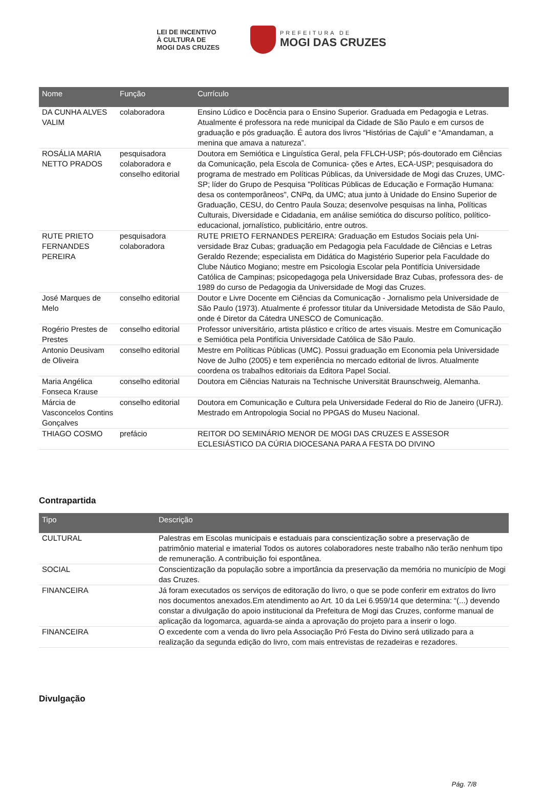LEI DE INCENTIVO
À CULTURA DE
MOGI DAS CRUZES
PREFEITURA DE
MOGI DAS CRUZES
| Nome | Função | Currículo |
| --- | --- | --- |
| DA CUNHA ALVES VALIM | colaboradora | Ensino Lúdico e Docência para o Ensino Superior. Graduada em Pedagogia e Letras. Atualmente é professora na rede municipal da Cidade de São Paulo e em cursos de graduação e pós graduação. É autora dos livros “Histórias de Cajuli” e “Amandaman, a menina que amava a natureza”. |
| ROSÁLIA MARIA NETTO PRADOS | pesquisadora colaboradora e conselho editorial | Doutora em Semiótica e Linguística Geral, pela FFLCH-USP; pós-doutorado em Ciências da Comunicação, pela Escola de Comunica- ções e Artes, ECA-USP; pesquisadora do programa de mestrado em Políticas Públicas, da Universidade de Mogi das Cruzes, UMC-SP; líder do Grupo de Pesquisa "Políticas Públicas de Educação e Formação Humana: desa os contemporâneos", CNPq, da UMC; atua junto à Unidade do Ensino Superior de Graduação, CESU, do Centro Paula Souza; desenvolve pesquisas na linha, Políticas Culturais, Diversidade e Cidadania, em análise semiótica do discurso político, político-educacional, jornalístico, publicitário, entre outros. |
| RUTE PRIETO FERNANDES PEREIRA | pesquisadora colaboradora | RUTE PRIETO FERNANDES PEREIRA: Graduação em Estudos Sociais pela Uni- versidade Braz Cubas; graduação em Pedagogia pela Faculdade de Ciências e Letras Geraldo Rezende; especialista em Didática do Magistério Superior pela Faculdade do Clube Náutico Mogiano; mestre em Psicologia Escolar pela Pontifícia Universidade Católica de Campinas; psicopedagoga pela Universidade Braz Cubas, professora des- de 1989 do curso de Pedagogia da Universidade de Mogi das Cruzes. |
| José Marques de Melo | conselho editorial | Doutor e Livre Docente em Ciências da Comunicação - Jornalismo pela Universidade de São Paulo (1973). Atualmente é professor titular da Universidade Metodista de São Paulo, onde é Diretor da Cátedra UNESCO de Comunicação. |
| Rogério Prestes de Prestes | conselho editorial | Professor universitário, artista plástico e crítico de artes visuais. Mestre em Comunicação e Semiótica pela Pontifícia Universidade Católica de São Paulo. |
| Antonio Deusivam de Oliveira | conselho editorial | Mestre em Políticas Públicas (UMC). Possui graduação em Economia pela Universidade Nove de Julho (2005) e tem experiência no mercado editorial de livros. Atualmente coordena os trabalhos editoriais da Editora Papel Social. |
| Maria Angélica Fonseca Krause | conselho editorial | Doutora em Ciências Naturais na Technische Universität Braunschweig, Alemanha. |
| Márcia de Vasconcelos Contins Gonçalves | conselho editorial | Doutora em Comunicação e Cultura pela Universidade Federal do Rio de Janeiro (UFRJ). Mestrado em Antropologia Social no PPGAS do Museu Nacional. |
| THIAGO COSMO | prefácio | REITOR DO SEMINÁRIO MENOR DE MOGI DAS CRUZES E ASSESOR ECLESIÁSTICO DA CÚRIA DIOCESANA PARA A FESTA DO DIVINO |
Contrapartida
| Tipo | Descrição |
| --- | --- |
| CULTURAL | Palestras em Escolas municipais e estaduais para conscientização sobre a preservação de patrimônio material e imaterial Todos os autores colaboradores neste trabalho não terão nenhum tipo de remuneração. A contribuição foi espontânea. |
| SOCIAL | Conscientização da população sobre a importância da preservação da memória no município de Mogi das Cruzes. |
| FINANCEIRA | Já foram executados os serviços de editoração do livro, o que se pode conferir em extratos do livro nos documentos anexados.Em atendimento ao Art. 10 da Lei 6.959/14 que determina: “(...) devendo constar a divulgação do apoio institucional da Prefeitura de Mogi das Cruzes, conforme manual de aplicação da logomarca, aguarda-se ainda a aprovação do projeto para a inserir o logo. |
| FINANCEIRA | O excedente com a venda do livro pela Associação Pró Festa do Divino será utilizado para a realização da segunda edição do livro, com mais entrevistas de rezadeiras e rezadores. |
Divulgação
Pág. 7/8